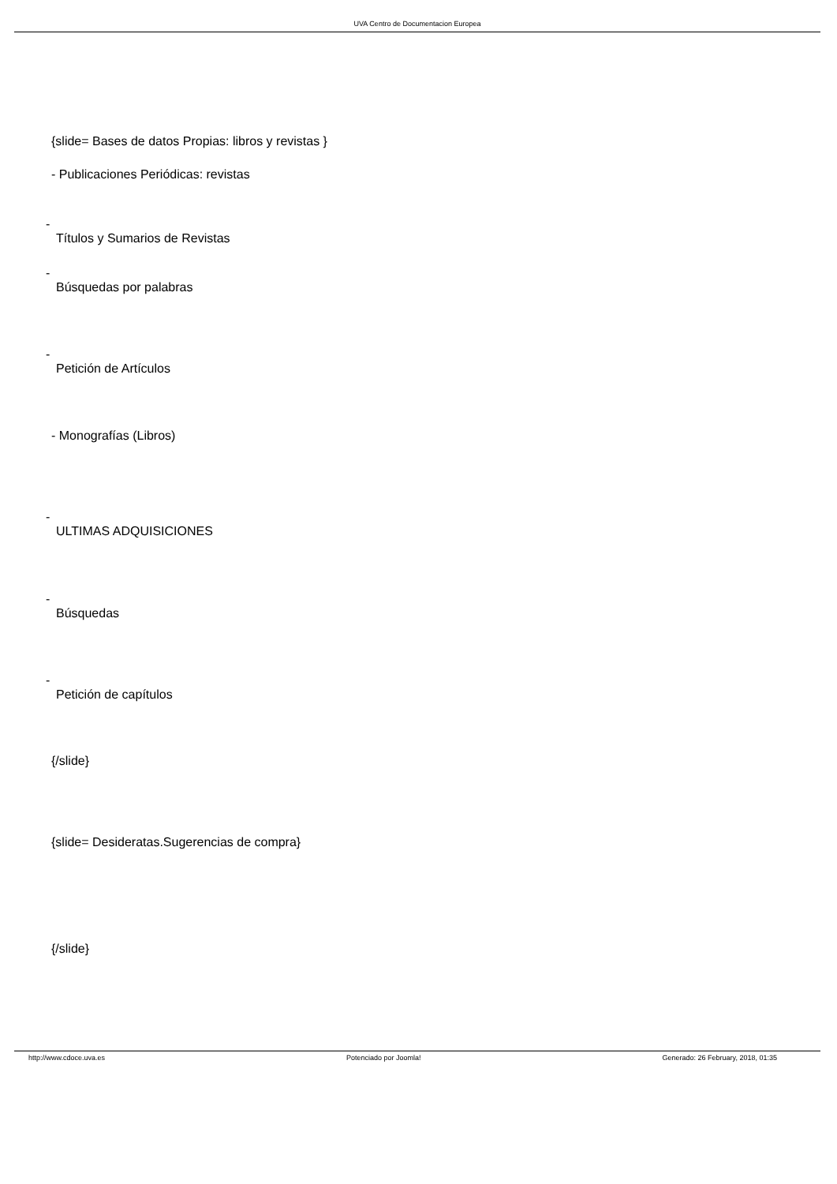UVA Centro de Documentacion Europea
{slide= Bases de datos Propias: libros y revistas }
- Publicaciones Periódicas: revistas
-
Títulos y Sumarios de Revistas
-
Búsquedas por palabras
-
Petición de Artículos
- Monografías (Libros)
-
ULTIMAS ADQUISICIONES
-
Búsquedas
-
Petición de capítulos
{/slide}
{slide= Desideratas.Sugerencias de compra}
{/slide}
http://www.cdoce.uva.es Potenciado por Joomla! Generado: 26 February, 2018, 01:35